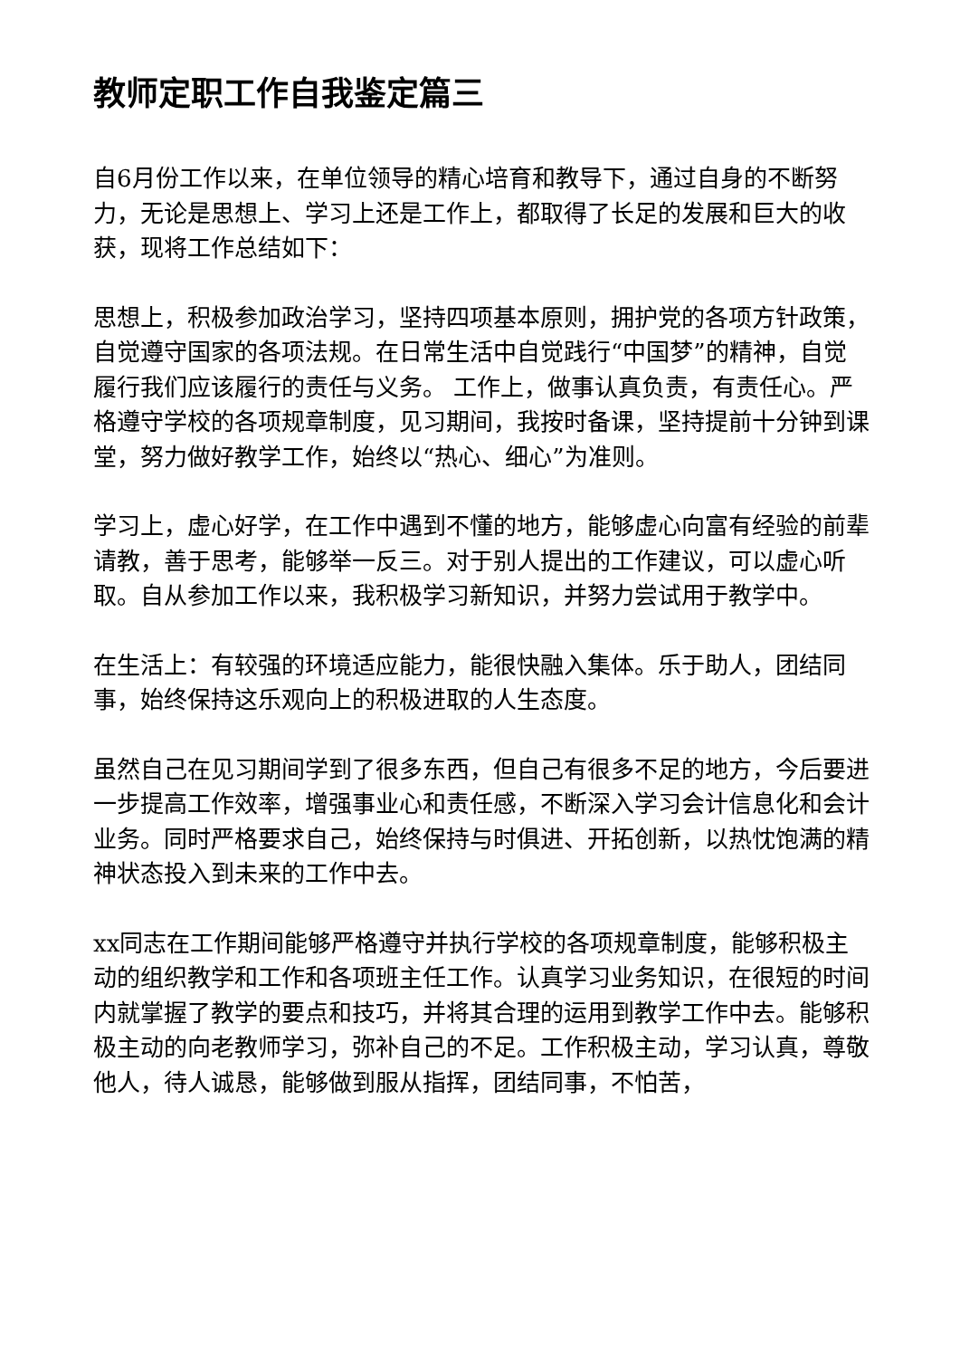教师定职工作自我鉴定篇三
自6月份工作以来，在单位领导的精心培育和教导下，通过自身的不断努力，无论是思想上、学习上还是工作上，都取得了长足的发展和巨大的收获，现将工作总结如下：
思想上，积极参加政治学习，坚持四项基本原则，拥护党的各项方针政策，自觉遵守国家的各项法规。在日常生活中自觉践行“中国梦”的精神，自觉履行我们应该履行的责任与义务。 工作上，做事认真负责，有责任心。严格遵守学校的各项规章制度，见习期间，我按时备课，坚持提前十分钟到课堂，努力做好教学工作，始终以“热心、细心”为准则。
学习上，虚心好学，在工作中遇到不懂的地方，能够虚心向富有经验的前辈请教，善于思考，能够举一反三。对于别人提出的工作建议，可以虚心听取。自从参加工作以来，我积极学习新知识，并努力尝试用于教学中。
在生活上：有较强的环境适应能力，能很快融入集体。乐于助人，团结同事，始终保持这乐观向上的积极进取的人生态度。
虽然自己在见习期间学到了很多东西，但自己有很多不足的地方，今后要进一步提高工作效率，增强事业心和责任感，不断深入学习会计信息化和会计业务。同时严格要求自己，始终保持与时俱进、开拓创新，以热忱饱满的精神状态投入到未来的工作中去。
xx同志在工作期间能够严格遵守并执行学校的各项规章制度，能够积极主动的组织教学和工作和各项班主任工作。认真学习业务知识，在很短的时间内就掌握了教学的要点和技巧，并将其合理的运用到教学工作中去。能够积极主动的向老教师学习，弥补自己的不足。工作积极主动，学习认真，尊敬他人，待人诚恳，能够做到服从指挥，团结同事，不怕苦，